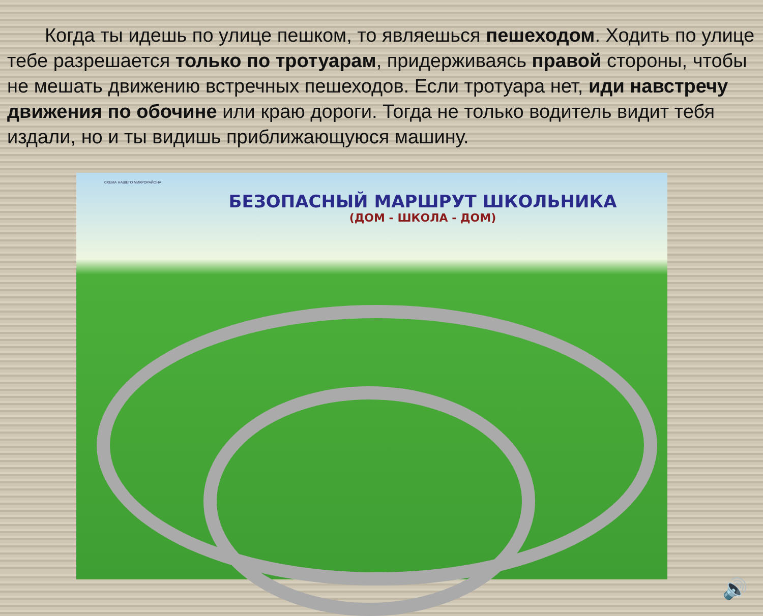Когда ты идешь по улице пешком, то являешься пешеходом. Ходить по улице тебе разрешается только по тротуарам, придерживаясь правой стороны, чтобы не мешать движению встречных пешеходов. Если тротуара нет, иди навстречу движения по обочине или краю дороги. Тогда не только водитель видит тебя издали, но и ты видишь приближающуюся машину.
СХЕМА НАШЕГО МИКРОРАЙОНА
БЕЗОПАСНЫЙ МАРШРУТ ШКОЛЬНИКА
(ДОМ - ШКОЛА - ДОМ)
🔊